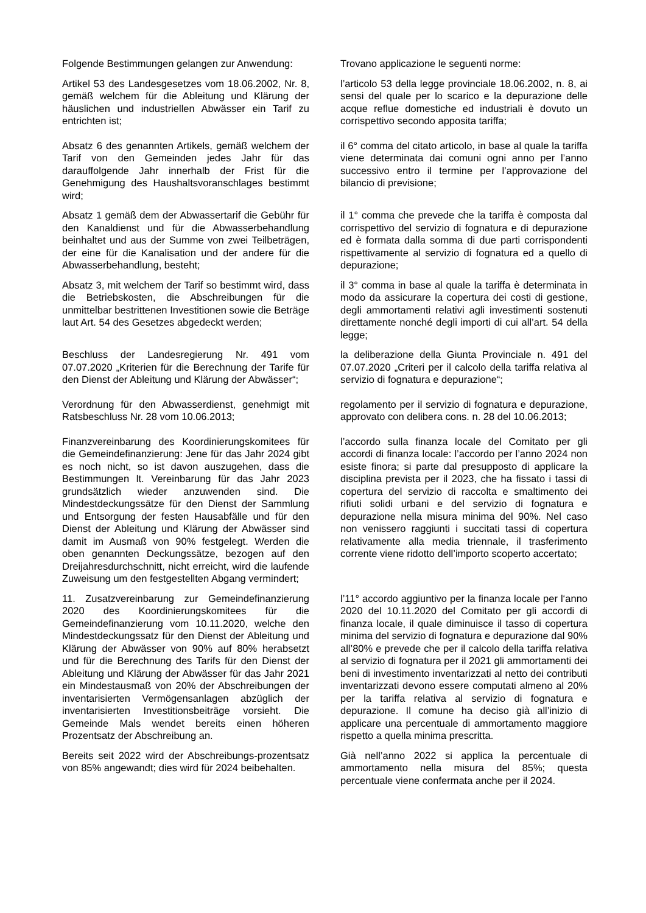Folgende Bestimmungen gelangen zur Anwendung:
Trovano applicazione le seguenti norme:
Artikel 53 des Landesgesetzes vom 18.06.2002, Nr. 8, gemäß welchem für die Ableitung und Klärung der häuslichen und industriellen Abwässer ein Tarif zu entrichten ist;
l’articolo 53 della legge provinciale 18.06.2002, n. 8, ai sensi del quale per lo scarico e la depurazione delle acque reflue domestiche ed industriali è dovuto un corrispettivo secondo apposita tariffa;
Absatz 6 des genannten Artikels, gemäß welchem der Tarif von den Gemeinden jedes Jahr für das darauffolgende Jahr innerhalb der Frist für die Genehmigung des Haushaltsvoranschlages bestimmt wird;
il 6° comma del citato articolo, in base al quale la tariffa viene determinata dai comuni ogni anno per l’anno successivo entro il termine per l’approvazione del bilancio di previsione;
Absatz 1 gemäß dem der Abwassertarif die Gebühr für den Kanaldienst und für die Abwasserbehandlung beinhaltet und aus der Summe von zwei Teilbeträgen, der eine für die Kanalisation und der andere für die Abwasserbehandlung, besteht;
il 1° comma che prevede che la tariffa è composta dal corrispettivo del servizio di fognatura e di depurazione ed è formata dalla somma di due parti corrispondenti rispettivamente al servizio di fognatura ed a quello di depurazione;
Absatz 3, mit welchem der Tarif so bestimmt wird, dass die Betriebskosten, die Abschreibungen für die unmittelbar bestrittenen Investitionen sowie die Beträge laut Art. 54 des Gesetzes abgedeckt werden;
il 3° comma in base al quale la tariffa è determinata in modo da assicurare la copertura dei costi di gestione, degli ammortamenti relativi agli investimenti sostenuti direttamente nonché degli importi di cui all’art. 54 della legge;
Beschluss der Landesregierung Nr. 491 vom 07.07.2020 „Kriterien für die Berechnung der Tarife für den Dienst der Ableitung und Klärung der Abwässer“;
la deliberazione della Giunta Provinciale n. 491 del 07.07.2020 „Criteri per il calcolo della tariffa relativa al servizio di fognatura e depurazione“;
Verordnung für den Abwasserdienst, genehmigt mit Ratsbeschluss Nr. 28 vom 10.06.2013;
regolamento per il servizio di fognatura e depurazione, approvato con delibera cons. n. 28 del 10.06.2013;
Finanzvereinbarung des Koordinierungskomitees für die Gemeindefinanzierung: Jene für das Jahr 2024 gibt es noch nicht, so ist davon auszugehen, dass die Bestimmungen lt. Vereinbarung für das Jahr 2023 grundsätzlich wieder anzuwenden sind. Die Mindestdeckungssätze für den Dienst der Sammlung und Entsorgung der festen Hausabfälle und für den Dienst der Ableitung und Klärung der Abwässer sind damit im Ausmaß von 90% festgelegt. Werden die oben genannten Deckungssätze, bezogen auf den Dreijahresdurchschnitt, nicht erreicht, wird die laufende Zuweisung um den festgestellten Abgang vermindert;
l’accordo sulla finanza locale del Comitato per gli accordi di finanza locale: l’accordo per l’anno 2024 non esiste finora; si parte dal presupposto di applicare la disciplina prevista per il 2023, che ha fissato i tassi di copertura del servizio di raccolta e smaltimento dei rifiuti solidi urbani e del servizio di fognatura e depurazione nella misura minima del 90%. Nel caso non venissero raggiunti i succitati tassi di copertura relativamente alla media triennale, il trasferimento corrente viene ridotto dell’importo scoperto accertato;
11. Zusatzvereinbarung zur Gemeindefinanzierung 2020 des Koordinierungskomitees für die Gemeindefinanzierung vom 10.11.2020, welche den Mindestdeckungssatz für den Dienst der Ableitung und Klärung der Abwässer von 90% auf 80% herabsetzt und für die Berechnung des Tarifs für den Dienst der Ableitung und Klärung der Abwässer für das Jahr 2021 ein Mindestausmaß von 20% der Abschreibungen der inventarisierten Vermögensanlagen abzüglich der inventarisierten Investitionsbeiträge vorsieht. Die Gemeinde Mals wendet bereits einen höheren Prozentsatz der Abschreibung an.
l’11° accordo aggiuntivo per la finanza locale per l‘anno 2020 del 10.11.2020 del Comitato per gli accordi di finanza locale, il quale diminuisce il tasso di copertura minima del servizio di fognatura e depurazione dal 90% all’80% e prevede che per il calcolo della tariffa relativa al servizio di fognatura per il 2021 gli ammortamenti dei beni di investimento inventarizzati al netto dei contributi inventarizzati devono essere computati almeno al 20% per la tariffa relativa al servizio di fognatura e depurazione. Il comune ha deciso già all’inizio di applicare una percentuale di ammortamento maggiore rispetto a quella minima prescritta.
Bereits seit 2022 wird der Abschreibungs-prozentsatz von 85% angewandt; dies wird für 2024 beibehalten.
Già nell’anno 2022 si applica la percentuale di ammortamento nella misura del 85%; questa percentuale viene confermata anche per il 2024.